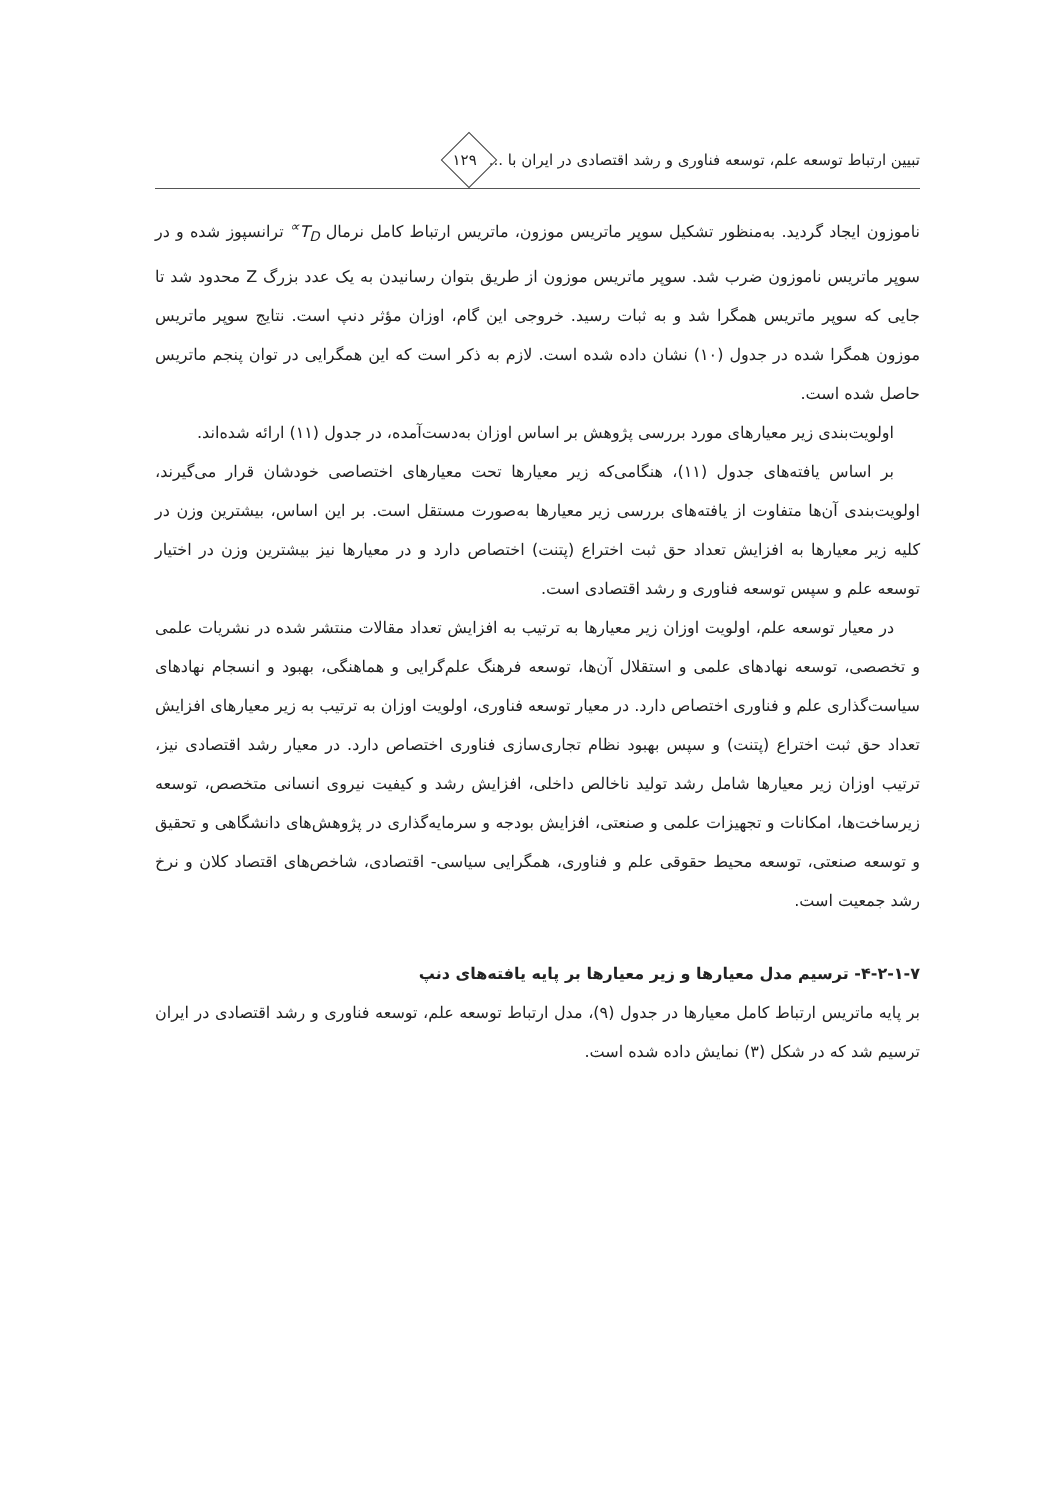تبیین ارتباط توسعه علم، توسعه فناوری و رشد اقتصادی در ایران با ... ۱۲۹
ناموزون ایجاد گردید. به‌منظور تشکیل سوپر ماتریس موزون، ماتریس ارتباط کامل نرمال T<sub>D</sub><sup>∝</sup> ترانسپوز شده و در سوپر ماتریس ناموزون ضرب شد. سوپر ماتریس موزون از طریق بتوان رسانیدن به یک عدد بزرگ Z محدود شد تا جایی که سوپر ماتریس همگرا شد و به ثبات رسید. خروجی این گام، اوزان مؤثر دنپ است. نتایج سوپر ماتریس موزون همگرا شده در جدول (۱۰) نشان داده شده است. لازم به ذکر است که این همگرایی در توان پنجم ماتریس حاصل شده است.
اولویت‌بندی زیر معیارهای مورد بررسی پژوهش بر اساس اوزان به‌دست‌آمده، در جدول (۱۱) ارائه شده‌اند.
بر اساس یافته‌های جدول (۱۱)، هنگامی‌که زیر معیارها تحت معیارهای اختصاصی خودشان قرار می‌گیرند، اولویت‌بندی آن‌ها متفاوت از یافته‌های بررسی زیر معیارها به‌صورت مستقل است. بر این اساس، بیشترین وزن در کلیه زیر معیارها به افزایش تعداد حق ثبت اختراع (پتنت) اختصاص دارد و در معیارها نیز بیشترین وزن در اختیار توسعه علم و سپس توسعه فناوری و رشد اقتصادی است.
در معیار توسعه علم، اولویت اوزان زیر معیارها به ترتیب به افزایش تعداد مقالات منتشر شده در نشریات علمی و تخصصی، توسعه نهادهای علمی و استقلال آن‌ها، توسعه فرهنگ علم‌گرایی و هماهنگی، بهبود و انسجام نهادهای سیاست‌گذاری علم و فناوری اختصاص دارد. در معیار توسعه فناوری، اولویت اوزان به ترتیب به زیر معیارهای افزایش تعداد حق ثبت اختراع (پتنت) و سپس بهبود نظام تجاری‌سازی فناوری اختصاص دارد. در معیار رشد اقتصادی نیز، ترتیب اوزان زیر معیارها شامل رشد تولید ناخالص داخلی، افزایش رشد و کیفیت نیروی انسانی متخصص، توسعه زیرساخت‌ها، امکانات و تجهیزات علمی و صنعتی، افزایش بودجه و سرمایه‌گذاری در پژوهش‌های دانشگاهی و تحقیق و توسعه صنعتی، توسعه محیط حقوقی علم و فناوری، همگرایی سیاسی- اقتصادی، شاخص‌های اقتصاد کلان و نرخ رشد جمعیت است.
۴-۲-۱-۷- ترسیم مدل معیارها و زیر معیارها بر پایه یافته‌های دنپ
بر پایه ماتریس ارتباط کامل معیارها در جدول (۹)، مدل ارتباط توسعه علم، توسعه فناوری و رشد اقتصادی در ایران ترسیم شد که در شکل (۳) نمایش داده شده است.